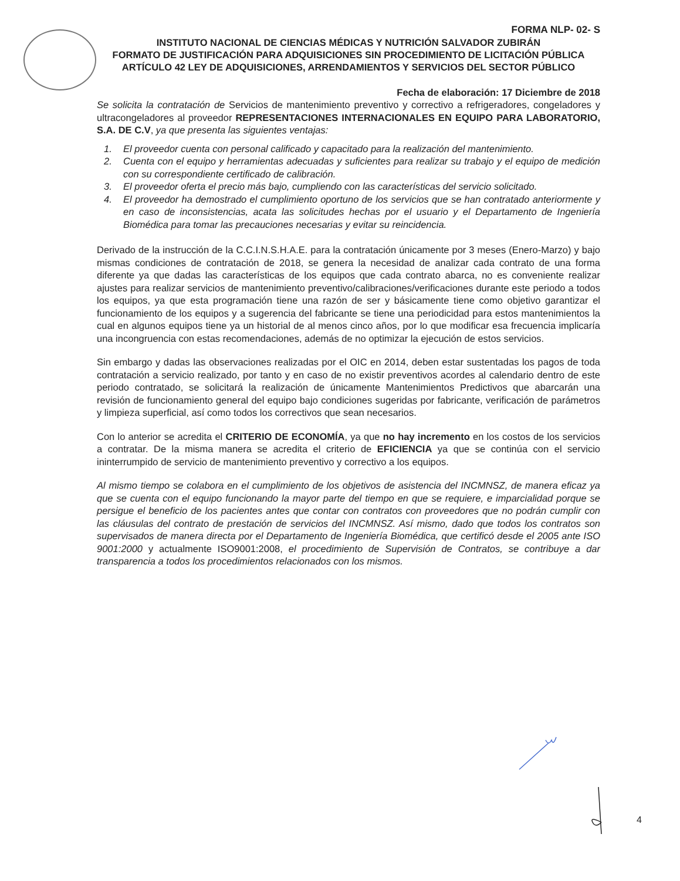FORMA NLP- 02- S
INSTITUTO NACIONAL DE CIENCIAS MÉDICAS Y NUTRICIÓN SALVADOR ZUBIRÁN
FORMATO DE JUSTIFICACIÓN PARA ADQUISICIONES SIN PROCEDIMIENTO DE LICITACIÓN PÚBLICA ARTÍCULO 42 LEY DE ADQUISICIONES, ARRENDAMIENTOS Y SERVICIOS DEL SECTOR PÚBLICO
Fecha de elaboración: 17 Diciembre de 2018
Se solicita la contratación de Servicios de mantenimiento preventivo y correctivo a refrigeradores, congeladores y ultracongeladores al proveedor REPRESENTACIONES INTERNACIONALES EN EQUIPO PARA LABORATORIO, S.A. DE C.V, ya que presenta las siguientes ventajas:
1. El proveedor cuenta con personal calificado y capacitado para la realización del mantenimiento.
2. Cuenta con el equipo y herramientas adecuadas y suficientes para realizar su trabajo y el equipo de medición con su correspondiente certificado de calibración.
3. El proveedor oferta el precio más bajo, cumpliendo con las características del servicio solicitado.
4. El proveedor ha demostrado el cumplimiento oportuno de los servicios que se han contratado anteriormente y en caso de inconsistencias, acata las solicitudes hechas por el usuario y el Departamento de Ingeniería Biomédica para tomar las precauciones necesarias y evitar su reincidencia.
Derivado de la instrucción de la C.C.I.N.S.H.A.E. para la contratación únicamente por 3 meses (Enero-Marzo) y bajo mismas condiciones de contratación de 2018, se genera la necesidad de analizar cada contrato de una forma diferente ya que dadas las características de los equipos que cada contrato abarca, no es conveniente realizar ajustes para realizar servicios de mantenimiento preventivo/calibraciones/verificaciones durante este periodo a todos los equipos, ya que esta programación tiene una razón de ser y básicamente tiene como objetivo garantizar el funcionamiento de los equipos y a sugerencia del fabricante se tiene una periodicidad para estos mantenimientos la cual en algunos equipos tiene ya un historial de al menos cinco años, por lo que modificar esa frecuencia implicaría una incongruencia con estas recomendaciones, además de no optimizar la ejecución de estos servicios.
Sin embargo y dadas las observaciones realizadas por el OIC en 2014, deben estar sustentadas los pagos de toda contratación a servicio realizado, por tanto y en caso de no existir preventivos acordes al calendario dentro de este periodo contratado, se solicitará la realización de únicamente Mantenimientos Predictivos que abarcarán una revisión de funcionamiento general del equipo bajo condiciones sugeridas por fabricante, verificación de parámetros y limpieza superficial, así como todos los correctivos que sean necesarios.
Con lo anterior se acredita el CRITERIO DE ECONOMÍA, ya que no hay incremento en los costos de los servicios a contratar. De la misma manera se acredita el criterio de EFICIENCIA ya que se continúa con el servicio ininterrumpido de servicio de mantenimiento preventivo y correctivo a los equipos.
Al mismo tiempo se colabora en el cumplimiento de los objetivos de asistencia del INCMNSZ, de manera eficaz ya que se cuenta con el equipo funcionando la mayor parte del tiempo en que se requiere, e imparcialidad porque se persigue el beneficio de los pacientes antes que contar con contratos con proveedores que no podrán cumplir con las cláusulas del contrato de prestación de servicios del INCMNSZ. Así mismo, dado que todos los contratos son supervisados de manera directa por el Departamento de Ingeniería Biomédica, que certificó desde el 2005 ante ISO 9001:2000 y actualmente ISO9001:2008, el procedimiento de Supervisión de Contratos, se contribuye a dar transparencia a todos los procedimientos relacionados con los mismos.
4